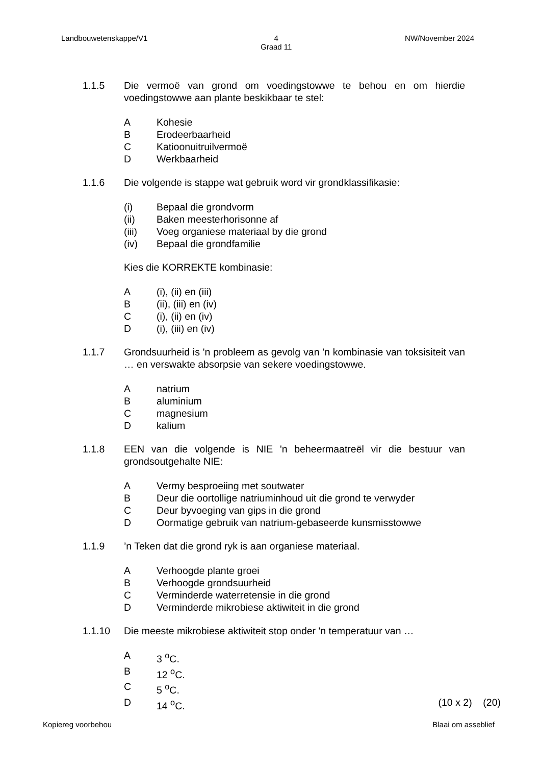Landbouwetenskappe/V1 4
Graad 11 NW/November 2024
1.1.5 Die vermoë van grond om voedingstowwe te behou en om hierdie voedingstowwe aan plante beskikbaar te stel:
A Kohesie
B Erodeerbaarheid
C Katioonuitruilvermoë
D Werkbaarheid
1.1.6 Die volgende is stappe wat gebruik word vir grondklassifikasie:
(i) Bepaal die grondvorm
(ii) Baken meesterhorisonne af
(iii) Voeg organiese materiaal by die grond
(iv) Bepaal die grondfamilie
Kies die KORREKTE kombinasie:
A (i), (ii) en (iii)
B (ii), (iii) en (iv)
C (i), (ii) en (iv)
D (i), (iii) en (iv)
1.1.7 Grondsuurheid is 'n probleem as gevolg van 'n kombinasie van toksisiteit van … en verswakte absorpsie van sekere voedingstowwe.
Anatrium
Baluminium
Cmagnesium
Dkalium
1.1.8 EEN van die volgende is NIE 'n beheermaatreël vir die bestuur van grondsoutgehalte NIE:
A Vermy besproeiing met soutwater
B Deur die oortollige natriuminhoud uit die grond te verwyder
C Deur byvoeging van gips in die grond
D Oormatige gebruik van natrium-gebaseerde kunsmisstowwe
1.1.9 ’n Teken dat die grond ryk is aan organiese materiaal.
A Verhoogde plante groei
B Verhoogde grondsuurheid
C Verminderde waterretensie in die grond
D Verminderde mikrobiese aktiwiteit in die grond
1.1.10 Die meeste mikrobiese aktiwiteit stop onder 'n temperatuur van …
A 3 <sup>o</sup>C.
B 12 <sup>o</sup>C.
C 5 <sup>o</sup>C.
D 14 <sup>o</sup>C. (10 x 2) (20)
Kopiereg voorbehou Blaai om asseblief